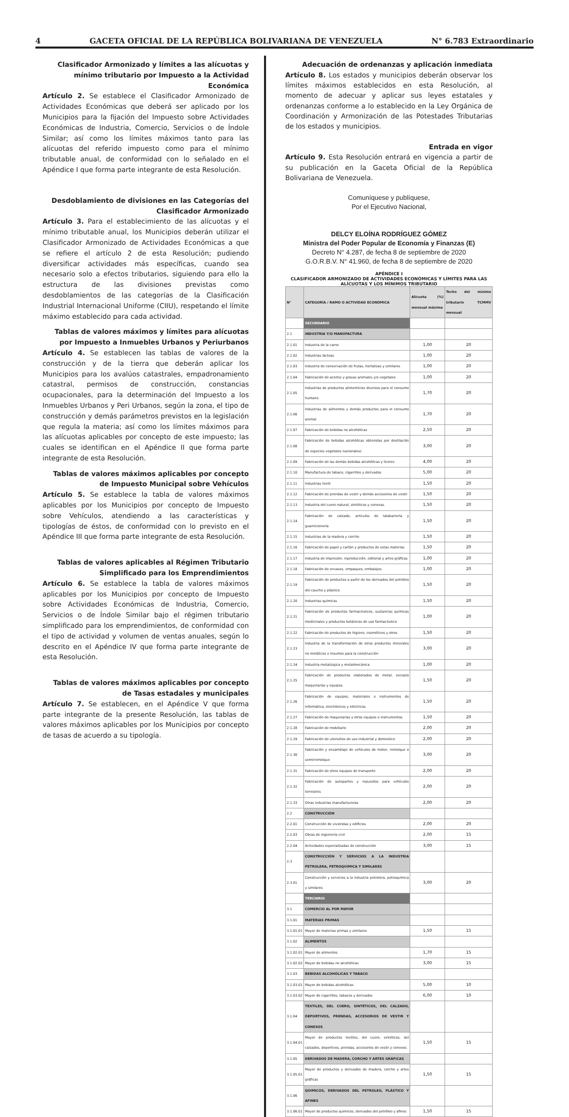4 GACETA OFICIAL DE LA REPÚBLICA BOLIVARIANA DE VENEZUELA N° 6.783 Extraordinario
Clasificador Armonizado y límites a las alícuotas y mínimo tributario por Impuesto a la Actividad Económica
Artículo 2. Se establece el Clasificador Armonizado de Actividades Económicas que deberá ser aplicado por los Municipios para la fijación del Impuesto sobre Actividades Económicas de Industria, Comercio, Servicios o de Índole Similar; así como los límites máximos tanto para las alícuotas del referido impuesto como para el mínimo tributable anual, de conformidad con lo señalado en el Apéndice I que forma parte integrante de esta Resolución.
Desdoblamiento de divisiones en las Categorías del Clasificador Armonizado
Artículo 3. Para el establecimiento de las alícuotas y el mínimo tributable anual, los Municipios deberán utilizar el Clasificador Armonizado de Actividades Económicas a que se refiere el artículo 2 de esta Resolución; pudiendo diversificar actividades más específicas, cuando sea necesario solo a efectos tributarios, siguiendo para ello la estructura de las divisiones previstas como desdoblamientos de las categorías de la Clasificación Industrial Internacional Uniforme (CIIU), respetando el límite máximo establecido para cada actividad.
Tablas de valores máximos y límites para alícuotas por Impuesto a Inmuebles Urbanos y Periurbanos
Artículo 4. Se establecen las tablas de valores de la construcción y de la tierra que deberán aplicar los Municipios para los avalúos catastrales, empadronamiento catastral, permisos de construcción, constancias ocupacionales, para la determinación del Impuesto a los Inmuebles Urbanos y Peri Urbanos, según la zona, el tipo de construcción y demás parámetros previstos en la legislación que regula la materia; así como los límites máximos para las alícuotas aplicables por concepto de este impuesto; las cuales se identifican en el Apéndice II que forma parte integrante de esta Resolución.
Tablas de valores máximos aplicables por concepto de Impuesto Municipal sobre Vehículos
Artículo 5. Se establece la tabla de valores máximos aplicables por los Municipios por concepto de Impuesto sobre Vehículos, atendiendo a las características y tipologías de éstos, de conformidad con lo previsto en el Apéndice III que forma parte integrante de esta Resolución.
Tablas de valores aplicables al Régimen Tributario Simplificado para los Emprendimientos
Artículo 6. Se establece la tabla de valores máximos aplicables por los Municipios por concepto de Impuesto sobre Actividades Económicas de Industria, Comercio, Servicios o de Índole Similar bajo el régimen tributario simplificado para los emprendimientos, de conformidad con el tipo de actividad y volumen de ventas anuales, según lo descrito en el Apéndice IV que forma parte integrante de esta Resolución.
Tablas de valores máximos aplicables por concepto de Tasas estadales y municipales
Artículo 7. Se establecen, en el Apéndice V que forma parte integrante de la presente Resolución, las tablas de valores máximos aplicables por los Municipios por concepto de tasas de acuerdo a su tipología.
Adecuación de ordenanzas y aplicación inmediata
Artículo 8. Los estados y municipios deberán observar los límites máximos establecidos en esta Resolución, al momento de adecuar y aplicar sus leyes estatales y ordenanzas conforme a lo establecido en la Ley Orgánica de Coordinación y Armonización de las Potestades Tributarias de los estados y municipios.
Entrada en vigor
Artículo 9. Esta Resolución entrará en vigencia a partir de su publicación en la Gaceta Oficial de la República Bolivariana de Venezuela.
Comuníquese y publíquese,
Por el Ejecutivo Nacional,
DELCY ELOÍNA RODRÍGUEZ GÓMEZ
Ministra del Poder Popular de Economía y Finanzas (E)
Decreto N° 4.287, de fecha 8 de septiembre de 2020
G.O.R.B.V. N° 41.960, de fecha 8 de septiembre de 2020
APÉNDICE I
CLASIFICADOR ARMONIZADO DE ACTIVIDADES ECONÓMICAS Y LÍMITES PARA LAS ALÍCUOTAS Y LOS MÍNIMOS TRIBUTARIO
| N° | CATEGORÍA / RAMO O ACTIVIDAD ECONÓMICA | Alícuota (%) mensual máxima | Techo del mínimo tributario TCMMV mensual |
| --- | --- | --- | --- |
| | SECUNDARIO | | |
| 2.1 | INDUSTRIA Y/O MANUFACTURA | | |
| 2.1.01 | Industria de la carne | 1,00 | 20 |
| 2.1.02 | Industrias lácteas | 1,00 | 20 |
| 2.1.03 | Industria de conservación de frutas, hortalizas y similares | 1,00 | 20 |
| 2.1.04 | Fabricación de aceites y grasas animales y/o vegetales | 1,00 | 20 |
| 2.1.05 | Industrias de productos alimenticios diversos para el consumo humano | 1,70 | 20 |
| 2.1.06 | Industrias de alimentos y demás productos para el consumo animal. | 1,70 | 20 |
| 2.1.07 | Fabricación de bebidas no alcohólicas | 2,50 | 20 |
| 2.1.08 | Fabricación de bebidas alcohólicas obtenidas por destilación de especies vegetales nacionales) | 3,00 | 20 |
| 2.1.09 | Fabricación de las demás bebidas alcohólicas y licores | 4,00 | 20 |
| 2.1.10 | Manufactura de tabaco, cigarrillos y derivados | 5,00 | 20 |
| 2.1.11 | Industrias textil | 1,50 | 20 |
| 2.1.12 | Fabricación de prendas de vestir y demás accesorios de vestir | 1,50 | 20 |
| 2.1.13 | Industria del cuero natural, sintéticos y conexas. | 1,50 | 20 |
| 2.1.14 | Fabricación de calzado, artículos de talabartería y guarnicionería | 1,50 | 20 |
| 2.1.15 | Industrias de la madera y corcho | 1,50 | 20 |
| 2.1.16 | Fabricación de papel y cartón y productos de estas materias | 1,50 | 20 |
| 2.1.17 | Industria de impresión, reproducción, editorial y artes gráficas | 1,00 | 20 |
| 2.1.18 | Fabricación de envases, empaques, embalajes | 1,00 | 20 |
| 2.1.19 | Fabricación de productos a partir de los derivados del petróleo del caucho y plástico. | 1,50 | 20 |
| 2.1.20 | Industrias químicas | 1,50 | 20 |
| 2.1.21 | Fabricación de productos farmacéuticos, sustancias químicas medicinales y productos botánicos de uso farmacéutico. | 1,00 | 20 |
| 2.1.22 | Fabricación de productos de higiene, cosméticos y otros | 1,50 | 20 |
| 2.1.23 | Industria de la transformación de otros productos minerales no metálicos e insumos para la construcción | 3,00 | 20 |
| 2.1.24 | Industria metalúrgica y metalmecánica | 1,00 | 20 |
| 2.1.25 | Fabricación de productos elaborados de metal, excepto maquinarias y equipos. | 1,50 | 20 |
| 2.1.26 | Fabricación de equipos, materiales e instrumentos de informática, electrónicos y eléctricos. | 1,50 | 20 |
| 2.1.27 | Fabricación de maquinarias y otros equipos e instrumentos. | 1,50 | 20 |
| 2.1.28 | Fabricación de mobiliario | 2,00 | 20 |
| 2.1.29 | Fabricación de utensilios de uso industrial y domestico | 2,00 | 20 |
| 2.1.30 | Fabricación y ensamblaje de vehículos de motor, remolque o semirremolque | 3,00 | 20 |
| 2.1.31 | Fabricación de otros equipos de transporte | 2,00 | 20 |
| 2.1.32 | Fabricación de autopartes y repuestos para vehículos terrestres | 2,00 | 20 |
| 2.1.33 | Otras industrias manufactureras | 2,00 | 20 |
| 2.2 | CONSTRUCCIÓN | | |
| 2.2.01 | Construcción de viviendas y edificios | 2,00 | 20 |
| 2.2.03 | Obras de ingeniería civil | 2,00 | 15 |
| 2.2.04 | Actividades especializadas de construcción | 3,00 | 15 |
| 2.3 | CONSTRUCCIÓN Y SERVICIOS A LA INDUSTRIA PETROLERA, PETROQUIMICA Y SIMILARES | | |
| 2.3.01 | Construcción y servicios a la industria petrolera, petroquímica y similares | 3,00 | 20 |
| | TERCIARIO | | |
| 3.1 | COMERCIO AL POR MAYOR | | |
| 3.1.01 | MATERIAS PRIMAS | | |
| 3.1.01.01 | Mayor de materias primas y similares | 1,50 | 15 |
| 3.1.02 | ALIMENTOS | | |
| 3.1.02.01 | Mayor de alimentos | 1,70 | 15 |
| 3.1.02.02 | Mayor de bebidas no alcohólicas | 3,00 | 15 |
| 3.1.03 | BEBIDAS ALCOHÓLICAS Y TABACO | | |
| 3.1.03.01 | Mayor de bebidas alcohólicas | 5,00 | 10 |
| 3.1.03.02 | Mayor de cigarrillos, tabacos y derivados | 6,00 | 10 |
| 3.1.04 | TEXTILES, DEL CUERO, SINTÉTICOS, DEL CALZADO, DEPORTIVOS, PRENDAS, ACCESORIOS DE VESTIR Y CONEXOS | | |
| 3.1.04.01 | Mayor de productos textiles, del cuero, sintéticos, del calzados, deportivos, prendas, accesorios de vestir y conexos | 1,50 | 15 |
| 3.1.05 | DERIVADOS DE MADERA, CORCHO Y ARTES GRÁFICAS | | |
| 3.1.05.01 | Mayor de productos y derivados de madera, corcho y artes gráficas | 1,50 | 15 |
| 3.1.06 | QUIMICOS, DERIVADOS DEL PETROLEO, PLÁSTICO Y AFINES | | |
| 3.1.06.01 | Mayor de productos quimicos, derivados del petróleo y afines | 1,50 | 15 |